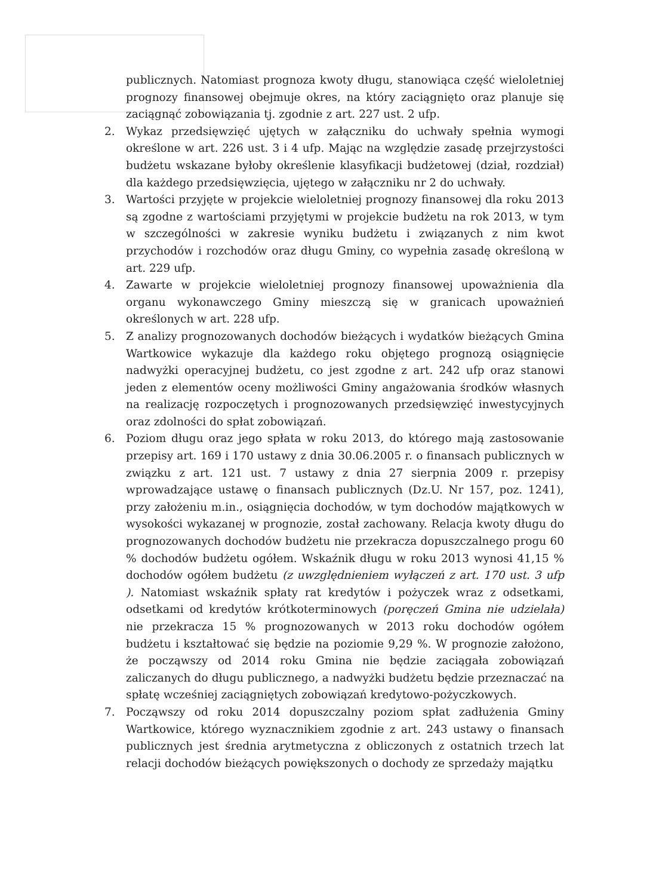publicznych. Natomiast prognoza kwoty długu, stanowiąca część wieloletniej prognozy finansowej obejmuje okres, na który zaciągnięto oraz planuje się zaciągnąć zobowiązania tj. zgodnie z art. 227 ust. 2 ufp.
2. Wykaz przedsięwzięć ujętych w załączniku do uchwały spełnia wymogi określone w art. 226 ust. 3 i 4 ufp. Mając na względzie zasadę przejrzystości budżetu wskazane byłoby określenie klasyfikacji budżetowej (dział, rozdział) dla każdego przedsięwzięcia, ujętego w załączniku nr 2 do uchwały.
3. Wartości przyjęte w projekcie wieloletniej prognozy finansowej dla roku 2013 są zgodne z wartościami przyjętymi w projekcie budżetu na rok 2013, w tym w szczególności w zakresie wyniku budżetu i związanych z nim kwot przychodów i rozchodów oraz długu Gminy, co wypełnia zasadę określoną w art. 229 ufp.
4. Zawarte w projekcie wieloletniej prognozy finansowej upoważnienia dla organu wykonawczego Gminy mieszczą się w granicach upoważnień określonych w art. 228 ufp.
5. Z analizy prognozowanych dochodów bieżących i wydatków bieżących Gmina Wartkowice wykazuje dla każdego roku objętego prognozą osiągnięcie nadwyżki operacyjnej budżetu, co jest zgodne z art. 242 ufp oraz stanowi jeden z elementów oceny możliwości Gminy angażowania środków własnych na realizację rozpoczętych i prognozowanych przedsięwzięć inwestycyjnych oraz zdolności do spłat zobowiązań.
6. Poziom długu oraz jego spłata w roku 2013, do którego mają zastosowanie przepisy art. 169 i 170 ustawy z dnia 30.06.2005 r. o finansach publicznych w związku z art. 121 ust. 7 ustawy z dnia 27 sierpnia 2009 r. przepisy wprowadzające ustawę o finansach publicznych (Dz.U. Nr 157, poz. 1241), przy założeniu m.in., osiągnięcia dochodów, w tym dochodów majątkowych w wysokości wykazanej w prognozie, został zachowany. Relacja kwoty długu do prognozowanych dochodów budżetu nie przekracza dopuszczalnego progu 60 % dochodów budżetu ogółem. Wskaźnik długu w roku 2013 wynosi 41,15 % dochodów ogółem budżetu (z uwzględnieniem wyłączeń z art. 170 ust. 3 ufp ). Natomiast wskaźnik spłaty rat kredytów i pożyczek wraz z odsetkami, odsetkami od kredytów krótkoterminowych (poręczeń Gmina nie udzielała) nie przekracza 15 % prognozowanych w 2013 roku dochodów ogółem budżetu i kształtować się będzie na poziomie 9,29 %. W prognozie założono, że począwszy od 2014 roku Gmina nie będzie zaciągała zobowiązań zaliczanych do długu publicznego, a nadwyżki budżetu będzie przeznaczać na spłatę wcześniej zaciągniętych zobowiązań kredytowo-pożyczkowych.
7. Począwszy od roku 2014 dopuszczalny poziom spłat zadłużenia Gminy Wartkowice, którego wyznacznikiem zgodnie z art. 243 ustawy o finansach publicznych jest średnia arytmetyczna z obliczonych z ostatnich trzech lat relacji dochodów bieżących powiększonych o dochody ze sprzedaży majątku